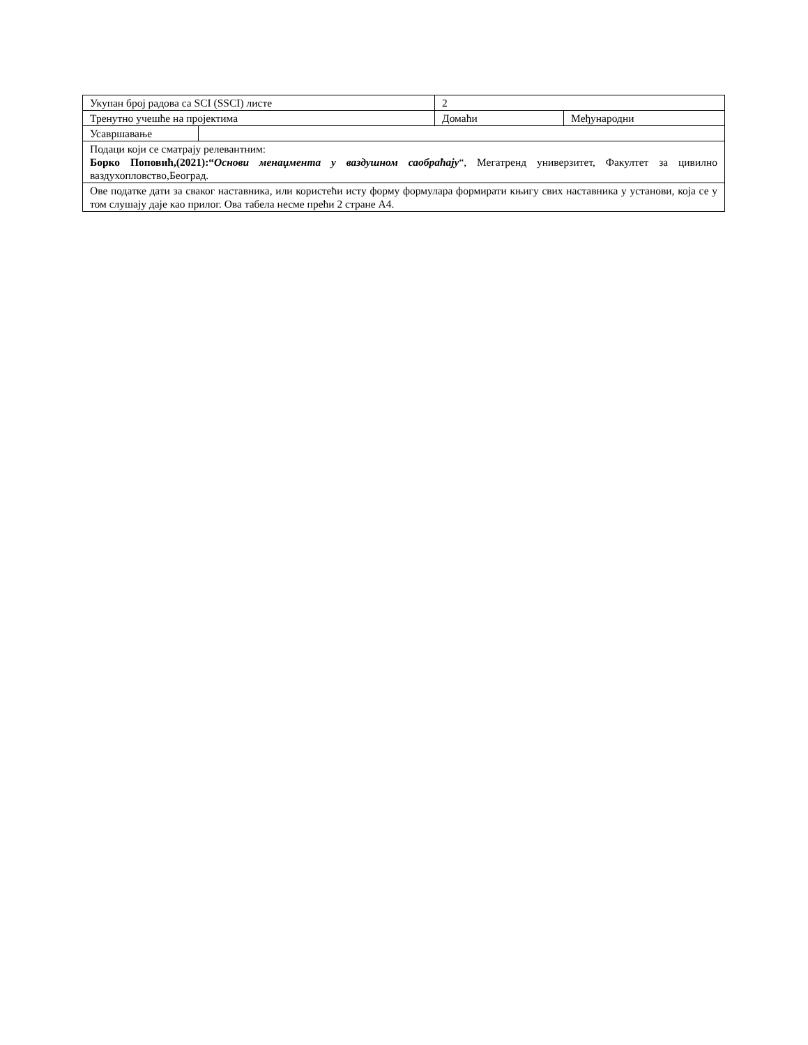| Укупан број радова са SCI (SSCI) листе | | 2 | |
| Тренутно учешће на пројектима | | Домаћи | Међународни |
| Усавршавање | | | |
| Подаци који се сматрају релевантним: Борко Поповић,(2021):“ Основи менаџмента у ваздушном саобраћају “, Мегатренд универзитет, Факултет за цивилно ваздухопловство,Београд. | | | |
| Ове податке дати за сваког наставника, или користећи исту форму формулара формирати књигу свих наставника у установи, која се у том слушају даје као прилог. Ова табела несме прећи 2 стране А4. | | | |